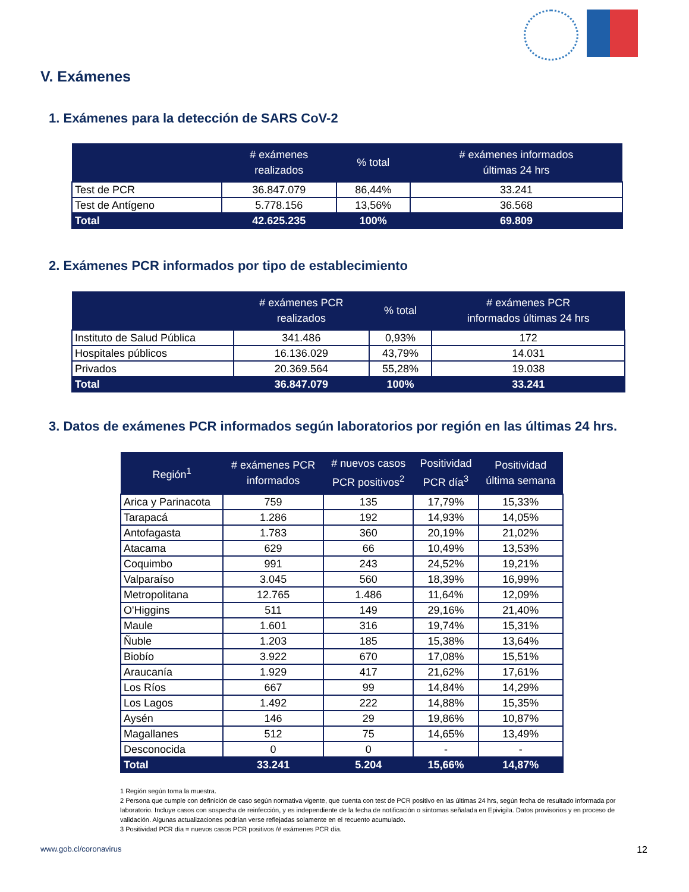V. Exámenes
1. Exámenes para la detección de SARS CoV-2
| | # exámenes realizados | % total | # exámenes informados últimas 24 hrs |
| --- | --- | --- | --- |
| Test de PCR | 36.847.079 | 86,44% | 33.241 |
| Test de Antígeno | 5.778.156 | 13,56% | 36.568 |
| Total | 42.625.235 | 100% | 69.809 |
2. Exámenes PCR informados por tipo de establecimiento
| | # exámenes PCR realizados | % total | # exámenes PCR informados últimas 24 hrs |
| --- | --- | --- | --- |
| Instituto de Salud Pública | 341.486 | 0,93% | 172 |
| Hospitales públicos | 16.136.029 | 43,79% | 14.031 |
| Privados | 20.369.564 | 55,28% | 19.038 |
| Total | 36.847.079 | 100% | 33.241 |
3. Datos de exámenes PCR informados según laboratorios por región en las últimas 24 hrs.
| Región<sup>1</sup> | # exámenes PCR informados | # nuevos casos PCR positivos<sup>2</sup> | Positividad PCR día<sup>3</sup> | Positividad última semana |
| --- | --- | --- | --- | --- |
| Arica y Parinacota | 759 | 135 | 17,79% | 15,33% |
| Tarapacá | 1.286 | 192 | 14,93% | 14,05% |
| Antofagasta | 1.783 | 360 | 20,19% | 21,02% |
| Atacama | 629 | 66 | 10,49% | 13,53% |
| Coquimbo | 991 | 243 | 24,52% | 19,21% |
| Valparaíso | 3.045 | 560 | 18,39% | 16,99% |
| Metropolitana | 12.765 | 1.486 | 11,64% | 12,09% |
| O'Higgins | 511 | 149 | 29,16% | 21,40% |
| Maule | 1.601 | 316 | 19,74% | 15,31% |
| Ñuble | 1.203 | 185 | 15,38% | 13,64% |
| Biobío | 3.922 | 670 | 17,08% | 15,51% |
| Araucanía | 1.929 | 417 | 21,62% | 17,61% |
| Los Ríos | 667 | 99 | 14,84% | 14,29% |
| Los Lagos | 1.492 | 222 | 14,88% | 15,35% |
| Aysén | 146 | 29 | 19,86% | 10,87% |
| Magallanes | 512 | 75 | 14,65% | 13,49% |
| Desconocida | 0 | 0 | - | - |
| Total | 33.241 | 5.204 | 15,66% | 14,87% |
1 Región según toma la muestra.
2 Persona que cumple con definición de caso según normativa vigente, que cuenta con test de PCR positivo en las últimas 24 hrs, según fecha de resultado informada por laboratorio. Incluye casos con sospecha de reinfección, y es independiente de la fecha de notificación o síntomas señalada en Epivigila. Datos provisorios y en proceso de validación. Algunas actualizaciones podrían verse reflejadas solamente en el recuento acumulado.
3 Positividad PCR día = nuevos casos PCR positivos /# exámenes PCR día.
www.gob.cl/coronavirus 12